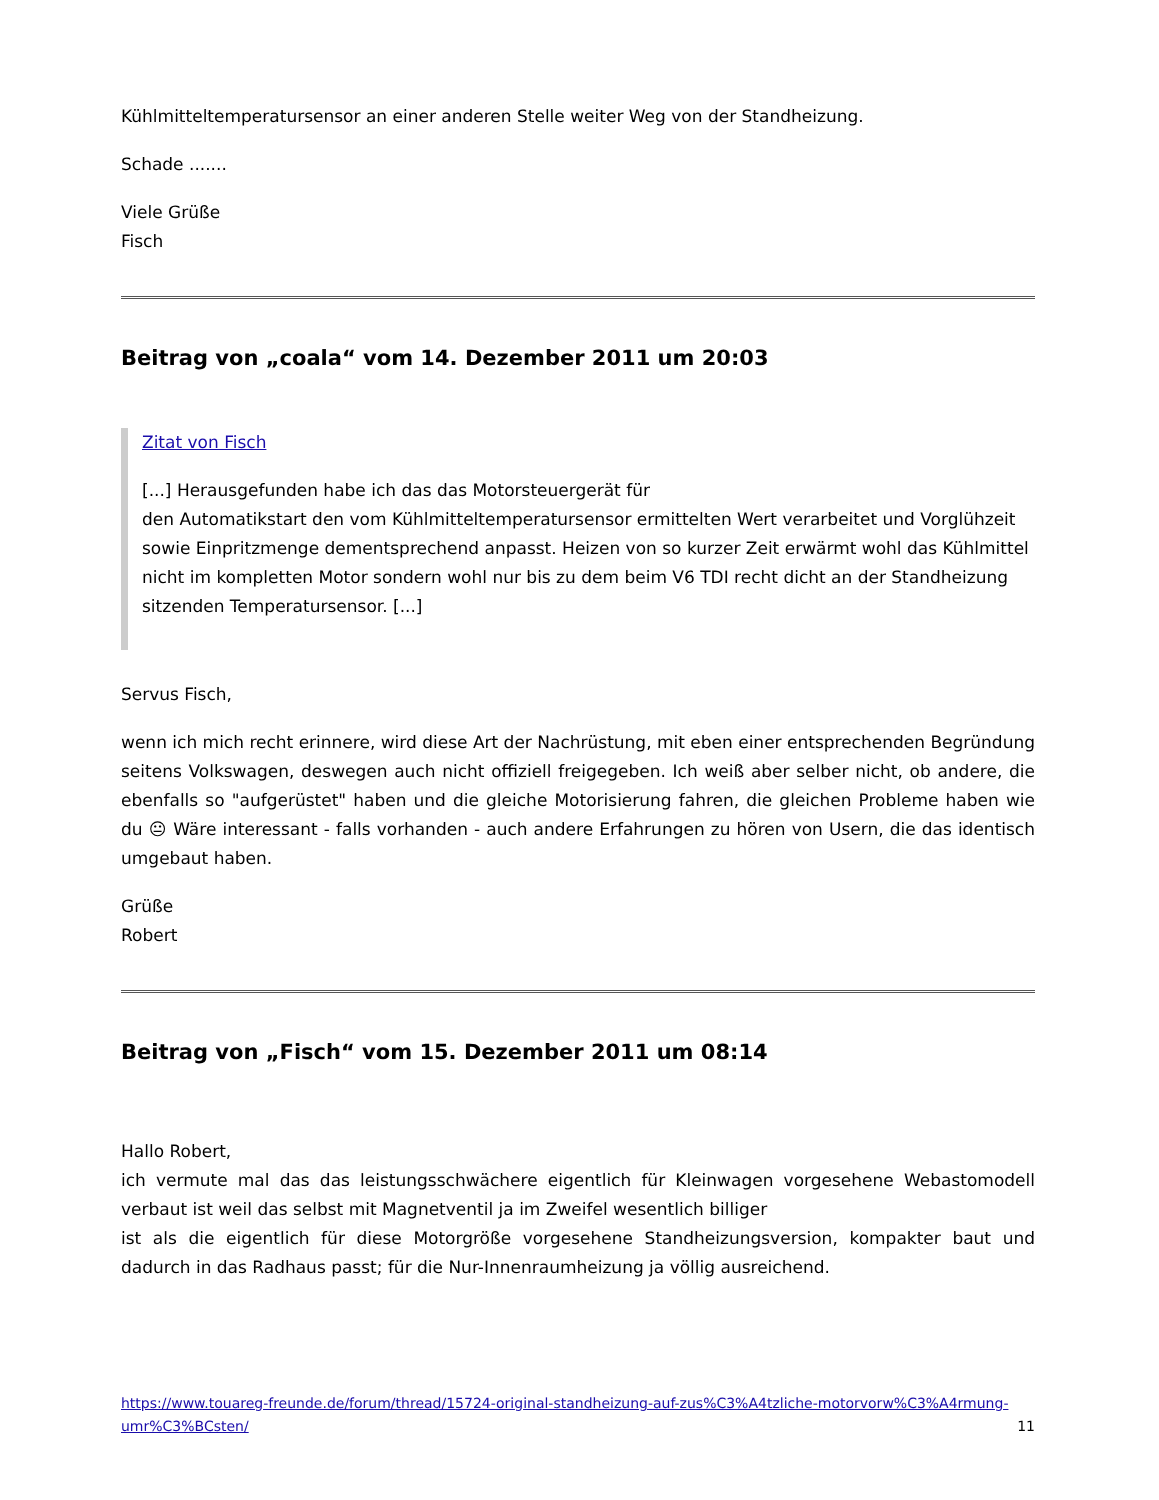Kühlmitteltemperatursensor an einer anderen Stelle weiter Weg von der Standheizung.
Schade .......
Viele Grüße
Fisch
Beitrag von „coala“ vom 14. Dezember 2011 um 20:03
Zitat von Fisch
[...] Herausgefunden habe ich das das Motorsteuergerät für
den Automatikstart den vom Kühlmitteltemperatursensor ermittelten Wert verarbeitet und Vorglühzeit sowie Einpritzmenge dementsprechend anpasst. Heizen von so kurzer Zeit erwärmt wohl das Kühlmittel nicht im kompletten Motor sondern wohl nur bis zu dem beim V6 TDI recht dicht an der Standheizung sitzenden Temperatursensor. [...]
Servus Fisch,
wenn ich mich recht erinnere, wird diese Art der Nachrüstung, mit eben einer entsprechenden Begründung seitens Volkswagen, deswegen auch nicht offiziell freigegeben. Ich weiß aber selber nicht, ob andere, die ebenfalls so "aufgerüstet" haben und die gleiche Motorisierung fahren, die gleichen Probleme haben wie du 😐 Wäre interessant - falls vorhanden - auch andere Erfahrungen zu hören von Usern, die das identisch umgebaut haben.
Grüße
Robert
Beitrag von „Fisch“ vom 15. Dezember 2011 um 08:14
Hallo Robert,
ich vermute mal das das leistungsschwächere eigentlich für Kleinwagen vorgesehene Webastomodell verbaut ist weil das selbst mit Magnetventil ja im Zweifel wesentlich billiger
ist als die eigentlich für diese Motorgröße vorgesehene Standheizungsversion, kompakter baut und dadurch in das Radhaus passt; für die Nur-Innenraumheizung ja völlig ausreichend.
https://www.touareg-freunde.de/forum/thread/15724-original-standheizung-auf-zus%C3%A4tzliche-motorvorw%C3%A4rmung-umr%C3%BCsten/ 11